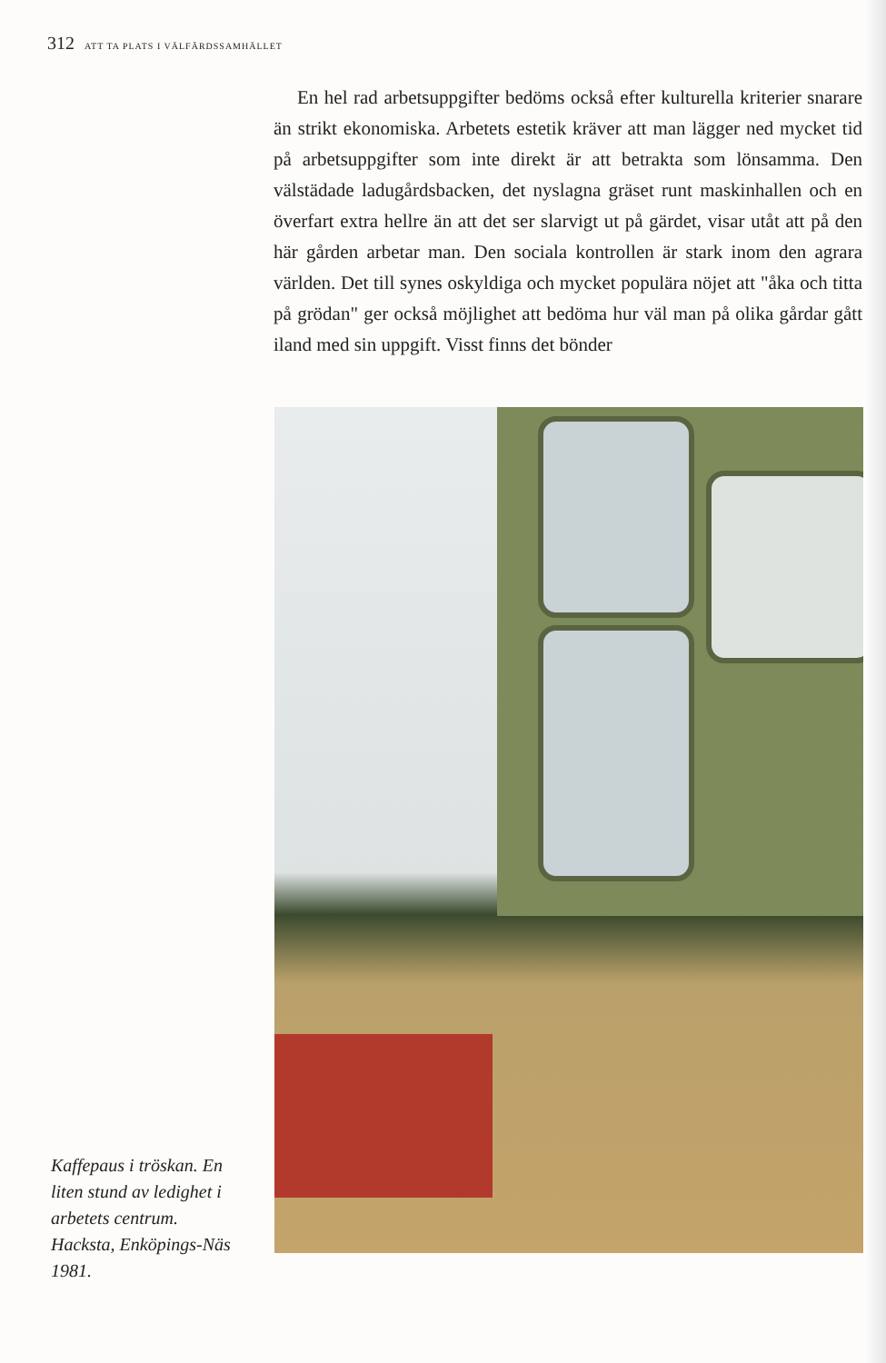312 ATT TA PLATS I VÄLFÄRDSSAMHÄLLET
En hel rad arbetsuppgifter bedöms också efter kulturella kriterier snarare än strikt ekonomiska. Arbetets estetik kräver att man lägger ned mycket tid på arbetsuppgifter som inte direkt är att betrakta som lönsamma. Den välstädade ladugårdsbacken, det nyslagna gräset runt maskinhallen och en överfart extra hellre än att det ser slarvigt ut på gärdet, visar utåt att på den här gården arbetar man. Den sociala kontrollen är stark inom den agrara världen. Det till synes oskyldiga och mycket populära nöjet att "åka och titta på grödan" ger också möjlighet att bedöma hur väl man på olika gårdar gått iland med sin uppgift. Visst finns det bönder
Kaffepaus i tröskan. En liten stund av ledighet i arbetets centrum. Hacksta, Enköpings-Näs 1981.